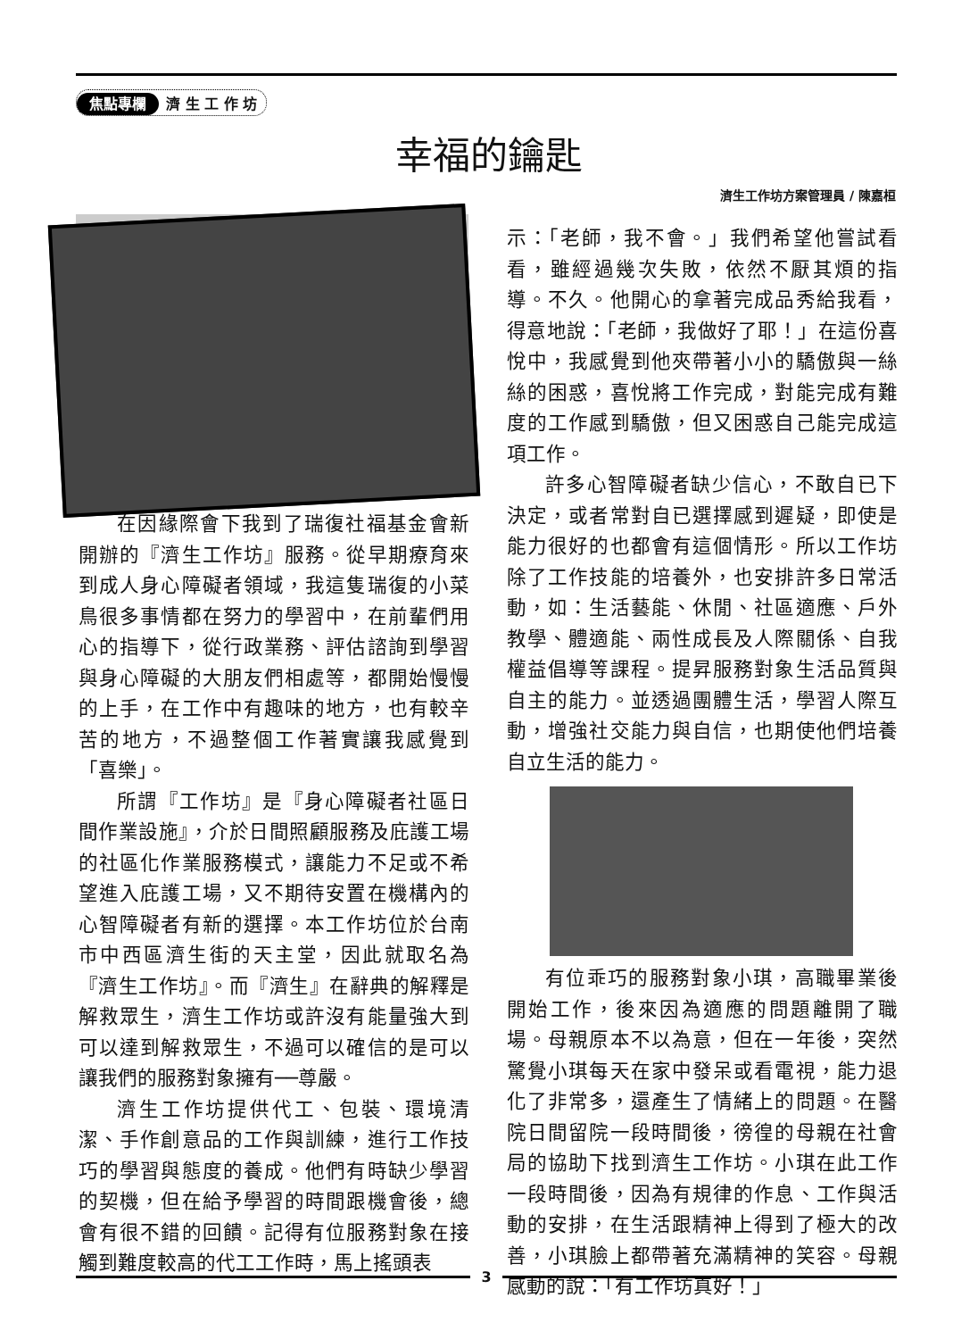焦點專欄 濟 生 工 作 坊
幸福的鑰匙
濟生工作坊方案管理員 / 陳嘉桓
在因緣際會下我到了瑞復社福基金會新開辦的『濟生工作坊』服務。從早期療育來到成人身心障礙者領域，我這隻瑞復的小菜鳥很多事情都在努力的學習中，在前輩們用心的指導下，從行政業務、評估諮詢到學習與身心障礙的大朋友們相處等，都開始慢慢的上手，在工作中有趣味的地方，也有較辛苦的地方，不過整個工作著實讓我感覺到「喜樂」。
所謂『工作坊』是『身心障礙者社區日間作業設施』，介於日間照顧服務及庇護工場的社區化作業服務模式，讓能力不足或不希望進入庇護工場，又不期待安置在機構內的心智障礙者有新的選擇。本工作坊位於台南市中西區濟生街的天主堂，因此就取名為『濟生工作坊』。而『濟生』在辭典的解釋是解救眾生，濟生工作坊或許沒有能量強大到可以達到解救眾生，不過可以確信的是可以讓我們的服務對象擁有──尊嚴。
濟生工作坊提供代工、包裝、環境清潔、手作創意品的工作與訓練，進行工作技巧的學習與態度的養成。他們有時缺少學習的契機，但在給予學習的時間跟機會後，總會有很不錯的回饋。記得有位服務對象在接觸到難度較高的代工工作時，馬上搖頭表
示：「老師，我不會。」我們希望他嘗試看看，雖經過幾次失敗，依然不厭其煩的指導。不久。他開心的拿著完成品秀給我看，得意地說：「老師，我做好了耶！」在這份喜悅中，我感覺到他夾帶著小小的驕傲與一絲絲的困惑，喜悅將工作完成，對能完成有難度的工作感到驕傲，但又困惑自己能完成這項工作。
許多心智障礙者缺少信心，不敢自已下決定，或者常對自已選擇感到遲疑，即使是能力很好的也都會有這個情形。所以工作坊除了工作技能的培養外，也安排許多日常活動，如：生活藝能、休閒、社區適應、戶外教學、體適能、兩性成長及人際關係、自我權益倡導等課程。提昇服務對象生活品質與自主的能力。並透過團體生活，學習人際互動，增強社交能力與自信，也期使他們培養自立生活的能力。
有位乖巧的服務對象小琪，高職畢業後開始工作，後來因為適應的問題離開了職場。母親原本不以為意，但在一年後，突然驚覺小琪每天在家中發呆或看電視，能力退化了非常多，還產生了情緒上的問題。在醫院日間留院一段時間後，徬徨的母親在社會局的協助下找到濟生工作坊。小琪在此工作一段時間後，因為有規律的作息、工作與活動的安排，在生活跟精神上得到了極大的改善，小琪臉上都帶著充滿精神的笑容。母親感動的說：「有工作坊真好！」
3